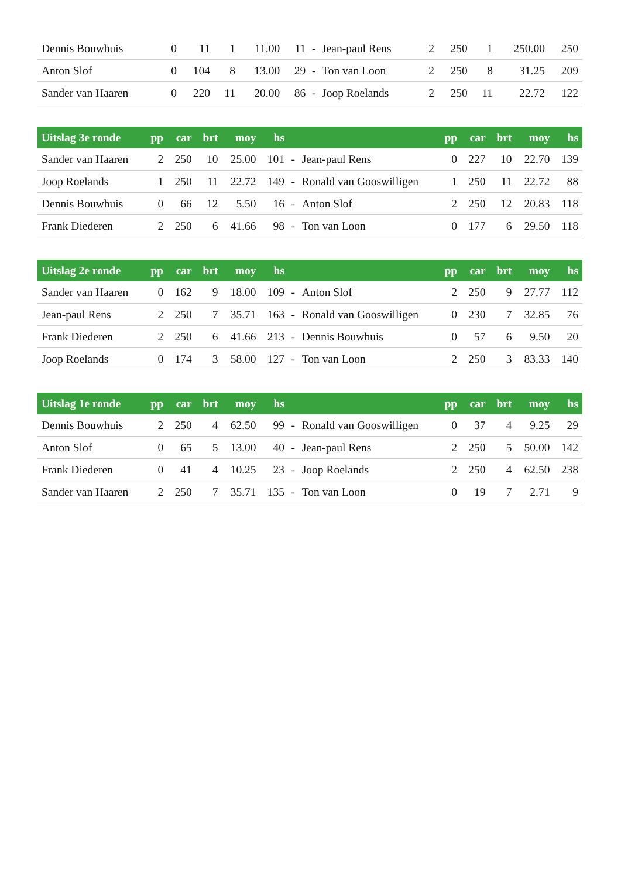| Dennis Bouwhuis | 0 | 11 | 1 | 11.00 | 11 | - | Jean-paul Rens | 2 | 250 | 1 | 250.00 | 250 |
| Anton Slof | 0 | 104 | 8 | 13.00 | 29 | - | Ton van Loon | 2 | 250 | 8 | 31.25 | 209 |
| Sander van Haaren | 0 | 220 | 11 | 20.00 | 86 | - | Joop Roelands | 2 | 250 | 11 | 22.72 | 122 |
| Uitslag 3e ronde | pp | car | brt | moy | hs | | | pp | car | brt | moy | hs |
| --- | --- | --- | --- | --- | --- | --- | --- | --- | --- | --- | --- | --- |
| Sander van Haaren | 2 | 250 | 10 | 25.00 | 101 | - | Jean-paul Rens | 0 | 227 | 10 | 22.70 | 139 |
| Joop Roelands | 1 | 250 | 11 | 22.72 | 149 | - | Ronald van Gooswilligen | 1 | 250 | 11 | 22.72 | 88 |
| Dennis Bouwhuis | 0 | 66 | 12 | 5.50 | 16 | - | Anton Slof | 2 | 250 | 12 | 20.83 | 118 |
| Frank Diederen | 2 | 250 | 6 | 41.66 | 98 | - | Ton van Loon | 0 | 177 | 6 | 29.50 | 118 |
| Uitslag 2e ronde | pp | car | brt | moy | hs | | | pp | car | brt | moy | hs |
| --- | --- | --- | --- | --- | --- | --- | --- | --- | --- | --- | --- | --- |
| Sander van Haaren | 0 | 162 | 9 | 18.00 | 109 | - | Anton Slof | 2 | 250 | 9 | 27.77 | 112 |
| Jean-paul Rens | 2 | 250 | 7 | 35.71 | 163 | - | Ronald van Gooswilligen | 0 | 230 | 7 | 32.85 | 76 |
| Frank Diederen | 2 | 250 | 6 | 41.66 | 213 | - | Dennis Bouwhuis | 0 | 57 | 6 | 9.50 | 20 |
| Joop Roelands | 0 | 174 | 3 | 58.00 | 127 | - | Ton van Loon | 2 | 250 | 3 | 83.33 | 140 |
| Uitslag 1e ronde | pp | car | brt | moy | hs | | | pp | car | brt | moy | hs |
| --- | --- | --- | --- | --- | --- | --- | --- | --- | --- | --- | --- | --- |
| Dennis Bouwhuis | 2 | 250 | 4 | 62.50 | 99 | - | Ronald van Gooswilligen | 0 | 37 | 4 | 9.25 | 29 |
| Anton Slof | 0 | 65 | 5 | 13.00 | 40 | - | Jean-paul Rens | 2 | 250 | 5 | 50.00 | 142 |
| Frank Diederen | 0 | 41 | 4 | 10.25 | 23 | - | Joop Roelands | 2 | 250 | 4 | 62.50 | 238 |
| Sander van Haaren | 2 | 250 | 7 | 35.71 | 135 | - | Ton van Loon | 0 | 19 | 7 | 2.71 | 9 |